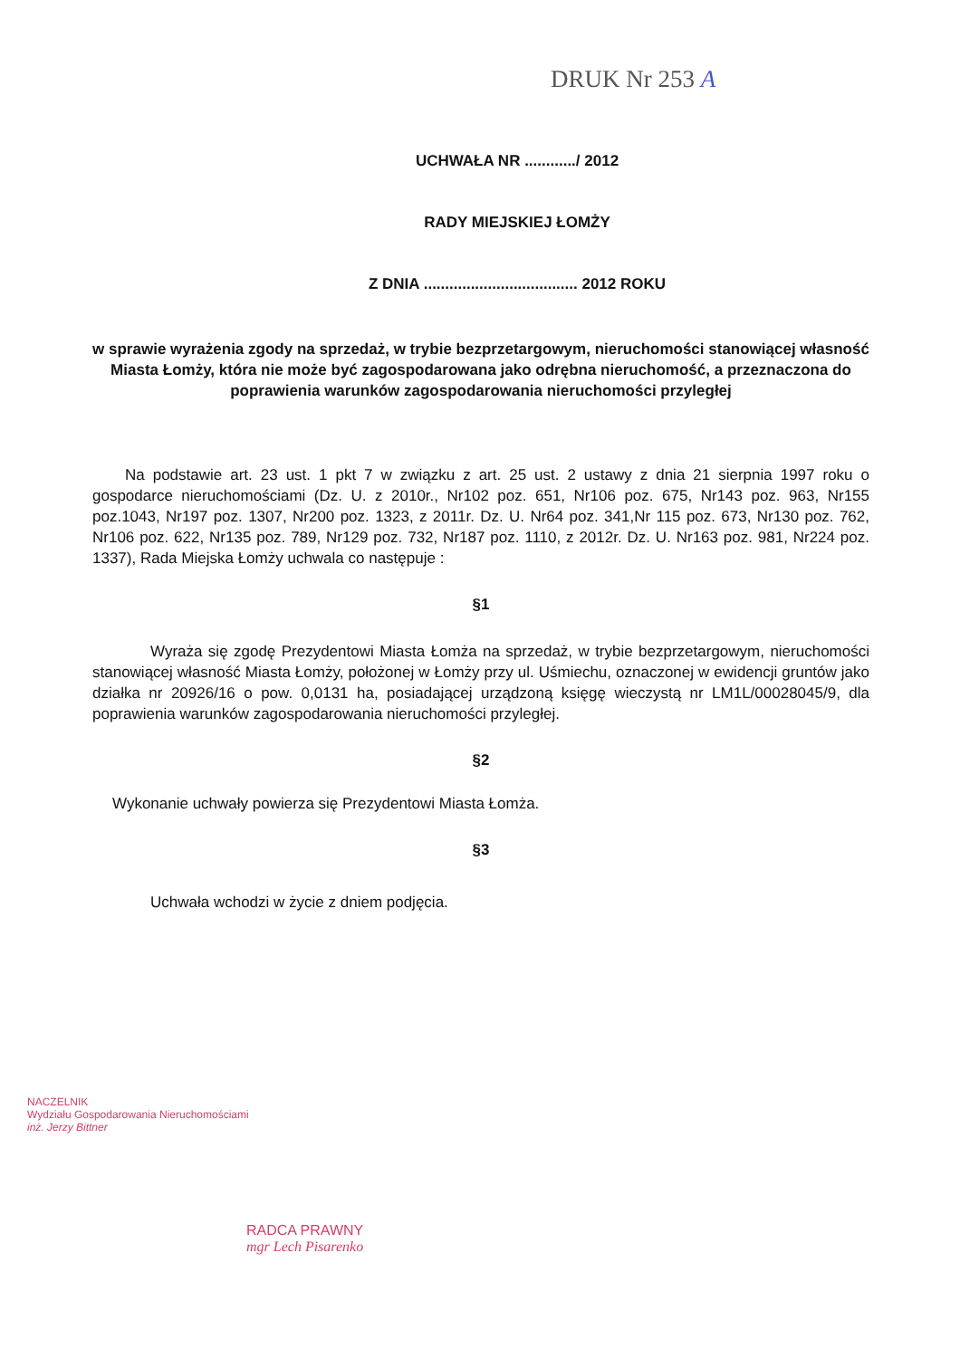DRUK Nr 253 A
UCHWAŁA NR ............/ 2012
RADY MIEJSKIEJ ŁOMŻY
Z DNIA .................................... 2012 ROKU
w sprawie wyrażenia zgody na sprzedaż, w trybie bezprzetargowym, nieruchomości stanowiącej własność Miasta Łomży, która nie może być zagospodarowana jako odrębna nieruchomość, a przeznaczona do poprawienia warunków zagospodarowania nieruchomości przyległej
Na podstawie art. 23 ust. 1 pkt 7 w związku z art. 25 ust. 2 ustawy z dnia 21 sierpnia 1997 roku o gospodarce nieruchomościami (Dz. U. z 2010r., Nr102 poz. 651, Nr106 poz. 675, Nr143 poz. 963, Nr155 poz.1043, Nr197 poz. 1307, Nr200 poz. 1323, z 2011r. Dz. U. Nr64 poz. 341,Nr 115 poz. 673, Nr130 poz. 762, Nr106 poz. 622, Nr135 poz. 789, Nr129 poz. 732, Nr187 poz. 1110, z 2012r. Dz. U. Nr163 poz. 981, Nr224 poz. 1337), Rada Miejska Łomży uchwala co następuje :
§1
Wyraża się zgodę Prezydentowi Miasta Łomża na sprzedaż, w trybie bezprzetargowym, nieruchomości stanowiącej własność Miasta Łomży, położonej w Łomży przy ul. Uśmiechu, oznaczonej w ewidencji gruntów jako działka nr 20926/16 o pow. 0,0131 ha, posiadającej urządzoną księgę wieczystą nr LM1L/00028045/9, dla poprawienia warunków zagospodarowania nieruchomości przyległej.
§2
Wykonanie uchwały powierza się Prezydentowi Miasta Łomża.
§3
Uchwała wchodzi w życie z dniem podjęcia.
NACZELNIK
Wydziału Gospodarowania Nieruchomościami
inż. Jerzy Bittner
RADCA PRAWNY
mgr Lech Pisarenko